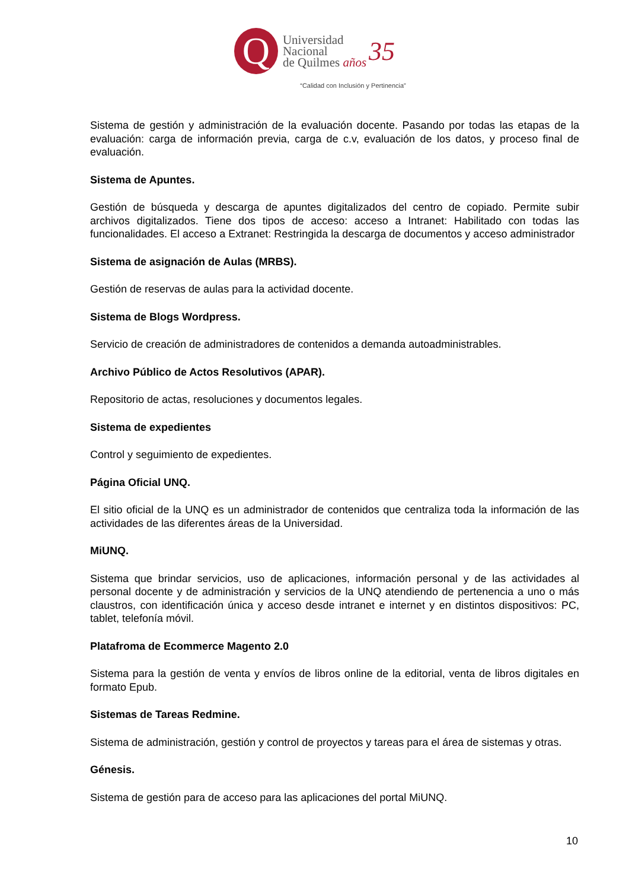Q
Universidad
Nacional
de Quilmes años
35
“Calidad con Inclusión y Pertinencia”
Sistema de gestión y administración de la evaluación docente. Pasando por todas las etapas de la evaluación: carga de información previa, carga de c.v, evaluación de los datos, y proceso final de evaluación.
Sistema de Apuntes.
Gestión de búsqueda y descarga de apuntes digitalizados del centro de copiado. Permite subir archivos digitalizados. Tiene dos tipos de acceso: acceso a Intranet: Habilitado con todas las funcionalidades. El acceso a Extranet: Restringida la descarga de documentos y acceso administrador
Sistema de asignación de Aulas (MRBS).
Gestión de reservas de aulas para la actividad docente.
Sistema de Blogs Wordpress.
Servicio de creación de administradores de contenidos a demanda autoadministrables.
Archivo Público de Actos Resolutivos (APAR).
Repositorio de actas, resoluciones y documentos legales.
Sistema de expedientes
Control y seguimiento de expedientes.
Página Oficial UNQ.
El sitio oficial de la UNQ es un administrador de contenidos que centraliza toda la información de las actividades de las diferentes áreas de la Universidad.
MiUNQ.
Sistema que brindar servicios, uso de aplicaciones, información personal y de las actividades al personal docente y de administración y servicios de la UNQ atendiendo de pertenencia a uno o más claustros, con identificación única y acceso desde intranet e internet y en distintos dispositivos: PC, tablet, telefonía móvil.
Platafroma de Ecommerce Magento 2.0
Sistema para la gestión de venta y envíos de libros online de la editorial, venta de libros digitales en formato Epub.
Sistemas de Tareas Redmine.
Sistema de administración, gestión y control de proyectos y tareas para el área de sistemas y otras.
Génesis.
Sistema de gestión para de acceso para las aplicaciones del portal MiUNQ.
10